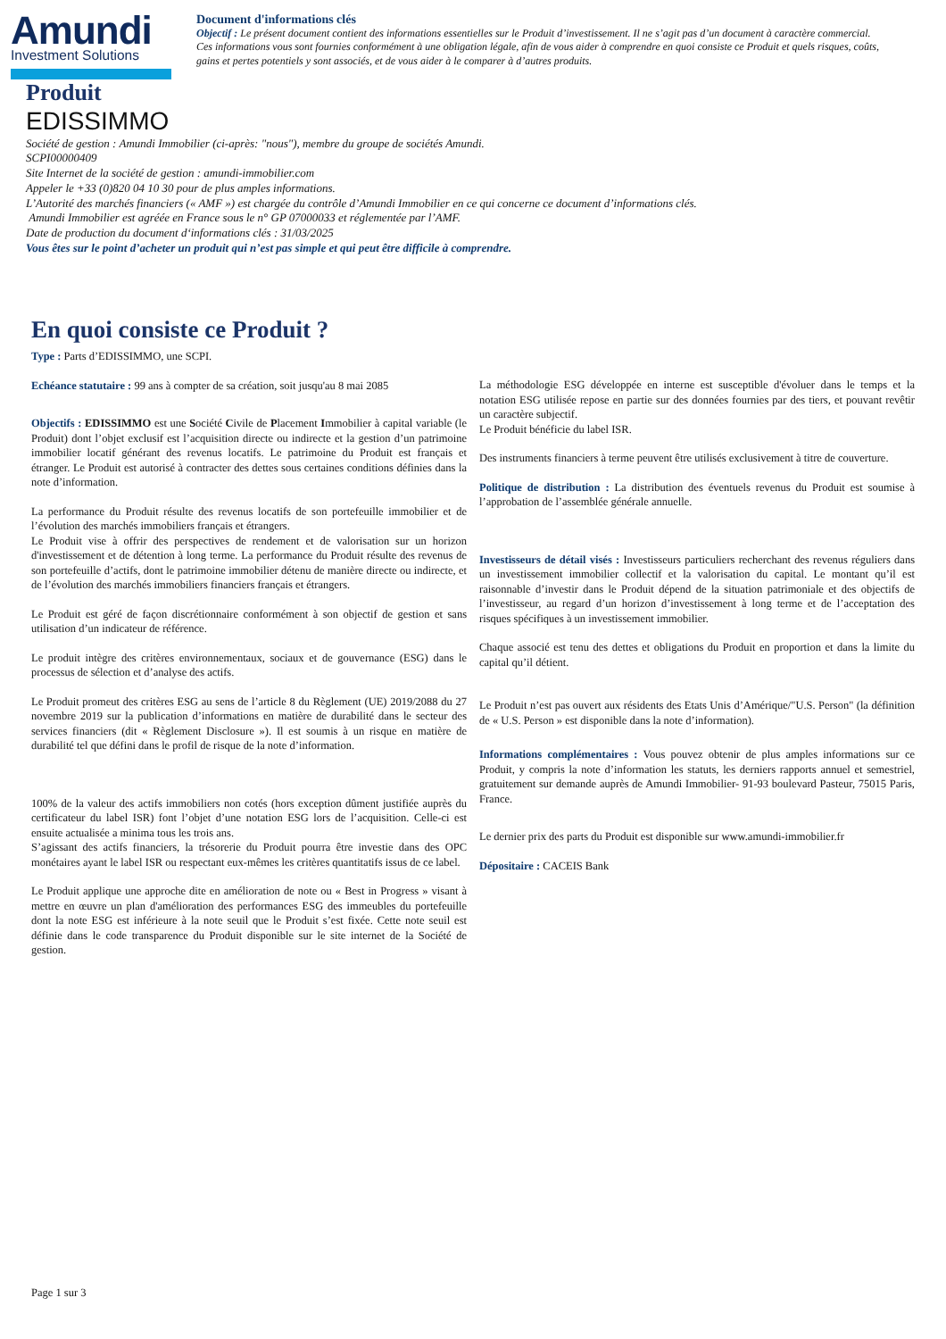Amundi
Investment Solutions
Document d'informations clés
Objectif : Le présent document contient des informations essentielles sur le Produit d’investissement. Il ne s’agit pas d’un document à caractère commercial.
Ces informations vous sont fournies conformément à une obligation légale, afin de vous aider à comprendre en quoi consiste ce Produit et quels risques, coûts, gains et pertes potentiels y sont associés, et de vous aider à le comparer à d’autres produits.
Produit
EDISSIMMO
Société de gestion : Amundi Immobilier (ci-après: "nous"), membre du groupe de sociétés Amundi.
SCPI00000409
Site Internet de la société de gestion : amundi-immobilier.com
Appeler le +33 (0)820 04 10 30 pour de plus amples informations.
L’Autorité des marchés financiers (« AMF ») est chargée du contrôle d’Amundi Immobilier en ce qui concerne ce document d’informations clés.
Amundi Immobilier est agréée en France sous le n° GP 07000033 et réglementée par l’AMF.
Date de production du document d‘informations clés : 31/03/2025
Vous êtes sur le point d’acheter un produit qui n’est pas simple et qui peut être difficile à comprendre.
En quoi consiste ce Produit ?
Type : Parts d’EDISSIMMO, une SCPI.
Echéance statutaire : 99 ans à compter de sa création, soit jusqu'au 8 mai 2085
Objectifs : EDISSIMMO est une Société Civile de Placement Immobilier à capital variable (le Produit) dont l’objet exclusif est l’acquisition directe ou indirecte et la gestion d’un patrimoine immobilier locatif générant des revenus locatifs. Le patrimoine du Produit est français et étranger. Le Produit est autorisé à contracter des dettes sous certaines conditions définies dans la note d’information.
La performance du Produit résulte des revenus locatifs de son portefeuille immobilier et de l’évolution des marchés immobiliers français et étrangers.
Le Produit vise à offrir des perspectives de rendement et de valorisation sur un horizon d'investissement et de détention à long terme. La performance du Produit résulte des revenus de son portefeuille d’actifs, dont le patrimoine immobilier détenu de manière directe ou indirecte, et de l’évolution des marchés immobiliers financiers français et étrangers.
Le Produit est géré de façon discrétionnaire conformément à son objectif de gestion et sans utilisation d’un indicateur de référence.
Le produit intègre des critères environnementaux, sociaux et de gouvernance (ESG) dans le processus de sélection et d’analyse des actifs.
Le Produit promeut des critères ESG au sens de l’article 8 du Règlement (UE) 2019/2088 du 27 novembre 2019 sur la publication d’informations en matière de durabilité dans le secteur des services financiers (dit « Règlement Disclosure »). Il est soumis à un risque en matière de durabilité tel que défini dans le profil de risque de la note d’information.
100% de la valeur des actifs immobiliers non cotés (hors exception dûment justifiée auprès du certificateur du label ISR) font l’objet d’une notation ESG lors de l’acquisition. Celle-ci est ensuite actualisée a minima tous les trois ans.
S’agissant des actifs financiers, la trésorerie du Produit pourra être investie dans des OPC monétaires ayant le label ISR ou respectant eux-mêmes les critères quantitatifs issus de ce label.
Le Produit applique une approche dite en amélioration de note ou « Best in Progress » visant à mettre en œuvre un plan d'amélioration des performances ESG des immeubles du portefeuille dont la note ESG est inférieure à la note seuil que le Produit s’est fixée. Cette note seuil est définie dans le code transparence du Produit disponible sur le site internet de la Société de gestion.
La méthodologie ESG développée en interne est susceptible d'évoluer dans le temps et la notation ESG utilisée repose en partie sur des données fournies par des tiers, et pouvant revêtir un caractère subjectif.
Le Produit bénéficie du label ISR.
Des instruments financiers à terme peuvent être utilisés exclusivement à titre de couverture.
Politique de distribution : La distribution des éventuels revenus du Produit est soumise à l’approbation de l’assemblée générale annuelle.
Investisseurs de détail visés : Investisseurs particuliers recherchant des revenus réguliers dans un investissement immobilier collectif et la valorisation du capital. Le montant qu’il est raisonnable d’investir dans le Produit dépend de la situation patrimoniale et des objectifs de l’investisseur, au regard d’un horizon d’investissement à long terme et de l’acceptation des risques spécifiques à un investissement immobilier.
Chaque associé est tenu des dettes et obligations du Produit en proportion et dans la limite du capital qu’il détient.
Le Produit n’est pas ouvert aux résidents des Etats Unis d’Amérique/"U.S. Person" (la définition de « U.S. Person » est disponible dans la note d’information).
Informations complémentaires : Vous pouvez obtenir de plus amples informations sur ce Produit, y compris la note d’information les statuts, les derniers rapports annuel et semestriel, gratuitement sur demande auprès de Amundi Immobilier- 91-93 boulevard Pasteur, 75015 Paris, France.
Le dernier prix des parts du Produit est disponible sur www.amundi-immobilier.fr
Dépositaire : CACEIS Bank
Page 1 sur 3